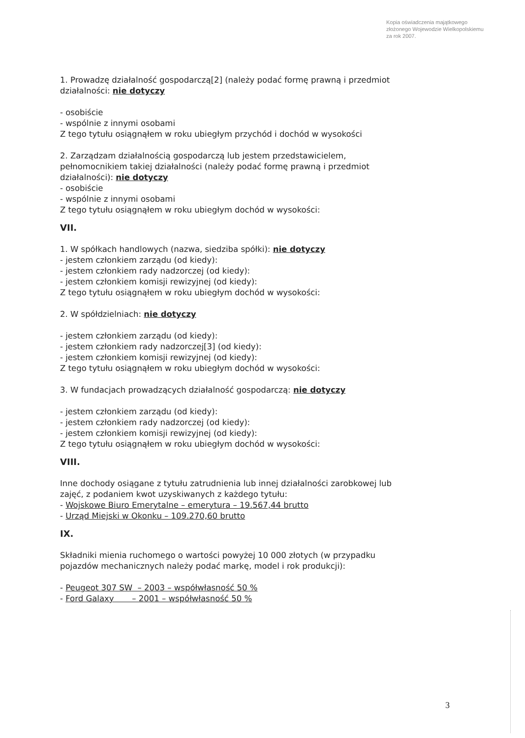Kopia oświadczenia majątkowego
złożonego Wojewodzie Wielkopolskiemu
za rok 2007.
1. Prowadzę działalność gospodarczą[2] (należy podać formę prawną i przedmiot
działalności: nie dotyczy
- osobiście
- wspólnie z innymi osobami
Z tego tytułu osiągnąłem w roku ubiegłym przychód i dochód w wysokości
2. Zarządzam działalnością gospodarczą lub jestem przedstawicielem,
pełnomocnikiem takiej działalności (należy podać formę prawną i przedmiot
działalności): nie dotyczy
- osobiście
- wspólnie z innymi osobami
Z tego tytułu osiągnąłem w roku ubiegłym dochód w wysokości:
VII.
1. W spółkach handlowych (nazwa, siedziba spółki): nie dotyczy
- jestem członkiem zarządu (od kiedy):
- jestem członkiem rady nadzorczej (od kiedy):
- jestem członkiem komisji rewizyjnej (od kiedy):
Z tego tytułu osiągnąłem w roku ubiegłym dochód w wysokości:
2. W spółdzielniach: nie dotyczy
- jestem członkiem zarządu (od kiedy):
- jestem członkiem rady nadzorczej[3] (od kiedy):
- jestem członkiem komisji rewizyjnej (od kiedy):
Z tego tytułu osiągnąłem w roku ubiegłym dochód w wysokości:
3. W fundacjach prowadzących działalność gospodarczą: nie dotyczy
- jestem członkiem zarządu (od kiedy):
- jestem członkiem rady nadzorczej (od kiedy):
- jestem członkiem komisji rewizyjnej (od kiedy):
Z tego tytułu osiągnąłem w roku ubiegłym dochód w wysokości:
VIII.
Inne dochody osiągane z tytułu zatrudnienia lub innej działalności zarobkowej lub
zajęć, z podaniem kwot uzyskiwanych z każdego tytułu:
- Wojskowe Biuro Emerytalne – emerytura – 19.567,44 brutto
- Urząd Miejski w Okonku – 109.270,60 brutto
IX.
Składniki mienia ruchomego o wartości powyżej 10 000 złotych (w przypadku
pojazdów mechanicznych należy podać markę, model i rok produkcji):
- Peugeot 307 SW – 2003 – współwłasność 50 %
- Ford Galaxy – 2001 – współwłasność 50 %
3